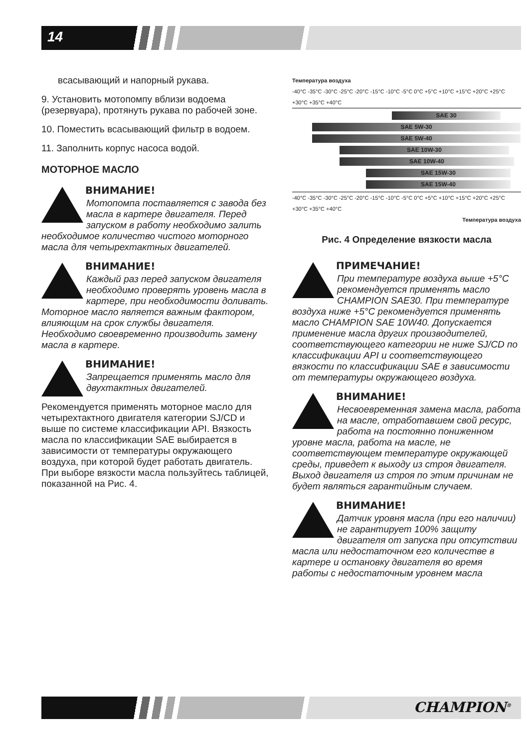14
всасывающий и напорный рукава.
9. Установить мотопомпу вблизи водоема (резервуара), протянуть рукава по рабочей зоне.
10. Поместить всасывающий фильтр в водоем.
11. Заполнить корпус насоса водой.
МОТОРНОЕ МАСЛО
ВНИМАНИЕ!
Мотопомпа поставляется с завода без масла в картере двигателя. Перед запуском в работу необходимо залить необходимое количество чистого моторного масла для четырехтактных двигателей.
ВНИМАНИЕ!
Каждый раз перед запуском двигателя необходимо проверять уровень масла в картере, при необходимости доливать. Моторное масло является важным фактором, влияющим на срок службы двигателя. Необходимо своевременно производить замену масла в картере.
ВНИМАНИЕ!
Запрещается применять масло для двухтактных двигателей.
Рекомендуется применять моторное масло для четырехтактного двигателя категории SJ/CD и выше по системе классификации API. Вязкость масла по классификации SAE выбирается в зависимости от температуры окружающего воздуха, при которой будет работать двигатель. При выборе вязкости масла пользуйтесь таблицей, показанной на Рис. 4.
Температура воздуха
-40°C -35°C -30°C -25°C -20°C -15°C -10°C -5°C 0°C +5°C +10°C +15°C +20°C +25°C +30°C +35°C +40°C
SAE 30
SAE 5W-30
SAE 5W-40
SAE 10W-30
SAE 10W-40
SAE 15W-30
SAE 15W-40
-40°C -35°C -30°C -25°C -20°C -15°C -10°C -5°C 0°C +5°C +10°C +15°C +20°C +25°C +30°C +35°C +40°C
Температура воздуха
Рис. 4 Определение вязкости масла
ПРИМЕЧАНИЕ!
При температуре воздуха выше +5°С рекомендуется применять масло CHAMPION SAE30. При температуре воздуха ниже +5°С рекомендуется применять масло CHAMPION SAE 10W40. Допускается применение масла других производителей, соответствующего категории не ниже SJ/CD по классификации API и соответствующего вязкости по классификации SAE в зависимости от температуры окружающего воздуха.
ВНИМАНИЕ!
Несвоевременная замена масла, работа на масле, отработавшем свой ресурс, работа на постоянно пониженном уровне масла, работа на масле, не соответствующем температуре окружающей среды, приведет к выходу из строя двигателя. Выход двигателя из строя по этим причинам не будет являться гарантийным случаем.
ВНИМАНИЕ!
Датчик уровня масла (при его наличии) не гарантирует 100% защиту двигателя от запуска при отсутствии масла или недостаточном его количестве в картере и остановку двигателя во время работы с недостаточным уровнем масла
CHAMPION<sup>®</sup>